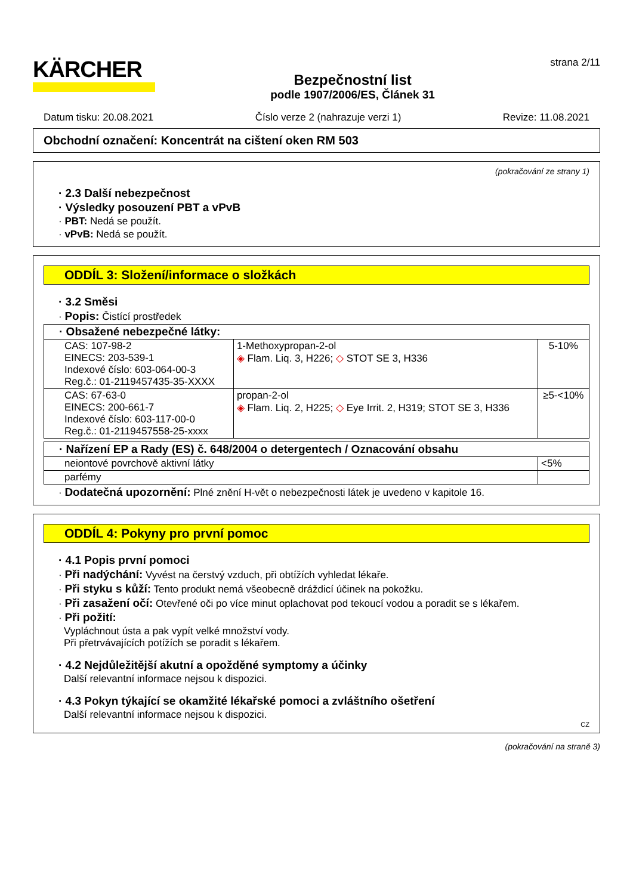KÄRCHER
Bezpečnostní list
podle 1907/2006/ES, Článek 31
strana 2/11
Datum tisku: 20.08.2021 Číslo verze 2 (nahrazuje verzi 1) Revize: 11.08.2021
Obchodní označení: Koncentrát na cištení oken RM 503
(pokračování ze strany 1)
· 2.3 Další nebezpečnost
· Výsledky posouzení PBT a vPvB
· PBT: Nedá se použít.
· vPvB: Nedá se použít.
ODDÍL 3: Složení/informace o složkách
· 3.2 Směsi
· Popis: Čistící prostředek
| · Obsažené nebezpečné látky: | | |
| CAS: 107-98-2 EINECS: 203-539-1 Indexové číslo: 603-064-00-3 Reg.č.: 01-2119457435-35-XXXX | 1-Methoxypropan-2-ol ◈ Flam. Liq. 3, H226; ◇ STOT SE 3, H336 | 5-10% |
| CAS: 67-63-0 EINECS: 200-661-7 Indexové číslo: 603-117-00-0 Reg.č.: 01-2119457558-25-xxxx | propan-2-ol ◈ Flam. Liq. 2, H225; ◇ Eye Irrit. 2, H319; STOT SE 3, H336 | ≥5-<10% |
| · Nařízení EP a Rady (ES) č. 648/2004 o detergentech / Oznacování obsahu | |
| neiontové povrchově aktivní látky | <5% |
| parfémy | |
· Dodatečná upozornění: Plné znění H-vět o nebezpečnosti látek je uvedeno v kapitole 16.
ODDÍL 4: Pokyny pro první pomoc
· 4.1 Popis první pomoci
· Při nadýchání: Vyvést na čerstvý vzduch, při obtížích vyhledat lékaře.
· Při styku s kůží: Tento produkt nemá všeobecně dráždicí účinek na pokožku.
· Při zasažení očí: Otevřené oči po více minut oplachovat pod tekoucí vodou a poradit se s lékařem.
· Při požití:
Vypláchnout ústa a pak vypít velké množství vody.
Při přetrvávajících potížích se poradit s lékařem.
· 4.2 Nejdůležitější akutní a opožděné symptomy a účinky
Další relevantní informace nejsou k dispozici.
· 4.3 Pokyn týkající se okamžité lékařské pomoci a zvláštního ošetření
Další relevantní informace nejsou k dispozici.
CZ
(pokračování na straně 3)